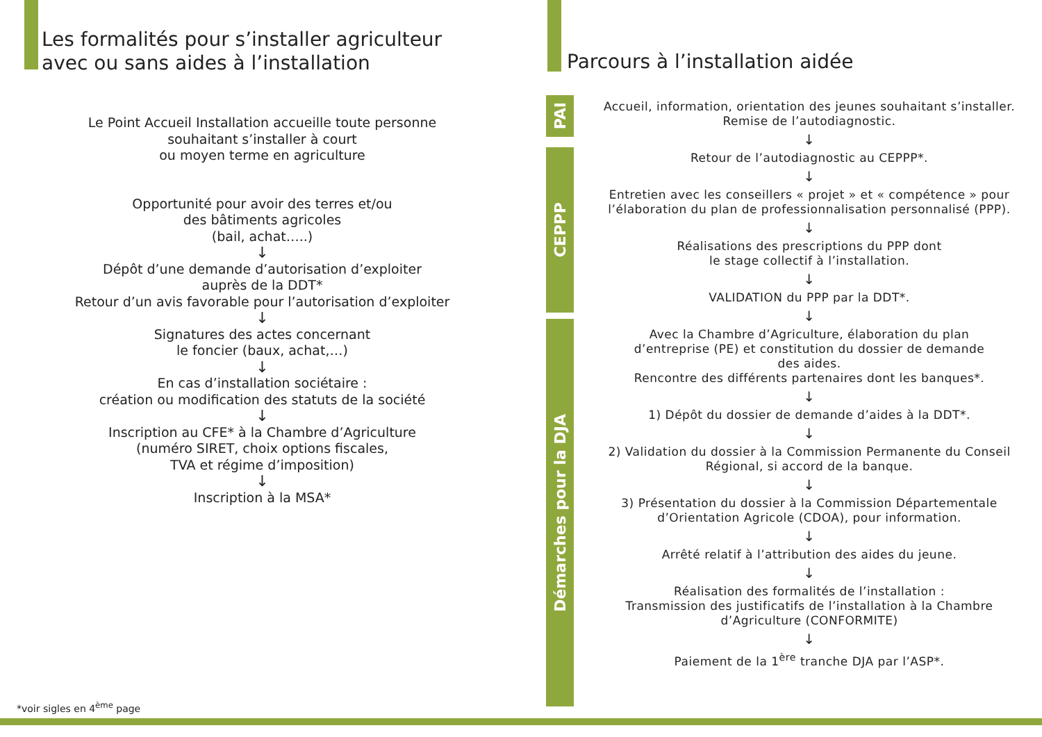Les formalités pour s’installer agriculteur
avec ou sans aides à l’installation
Le Point Accueil Installation accueille toute personne
souhaitant s’installer à court
ou moyen terme en agriculture
Opportunité pour avoir des terres et/ou
des bâtiments agricoles
(bail, achat…..)
↓
Dépôt d’une demande d’autorisation d’exploiter
auprès de la DDT*
Retour d’un avis favorable pour l’autorisation d’exploiter
↓
Signatures des actes concernant
le foncier (baux, achat,…)
↓
En cas d’installation sociétaire :
création ou modification des statuts de la société
↓
Inscription au CFE* à la Chambre d’Agriculture
(numéro SIRET, choix options fiscales,
TVA et régime d’imposition)
↓
Inscription à la MSA*
*voir sigles en 4<sup>ème</sup> page
Parcours à l’installation aidée
PAI
CEPPP
Démarches pour la DJA
Accueil, information, orientation des jeunes souhaitant s’installer.
Remise de l’autodiagnostic.
↓
Retour de l’autodiagnostic au CEPPP*.
↓
Entretien avec les conseillers « projet » et « compétence » pour
l’élaboration du plan de professionnalisation personnalisé (PPP).
↓
Réalisations des prescriptions du PPP dont
le stage collectif à l’installation.
↓
VALIDATION du PPP par la DDT*.
↓
Avec la Chambre d’Agriculture, élaboration du plan
d’entreprise (PE) et constitution du dossier de demande
des aides.
Rencontre des différents partenaires dont les banques*.
↓
1) Dépôt du dossier de demande d’aides à la DDT*.
↓
2) Validation du dossier à la Commission Permanente du Conseil
Régional, si accord de la banque.
↓
3) Présentation du dossier à la Commission Départementale
d’Orientation Agricole (CDOA), pour information.
↓
Arrêté relatif à l’attribution des aides du jeune.
↓
Réalisation des formalités de l’installation :
Transmission des justificatifs de l’installation à la Chambre
d’Agriculture (CONFORMITE)
↓
Paiement de la 1<sup>ère</sup> tranche DJA par l’ASP*.